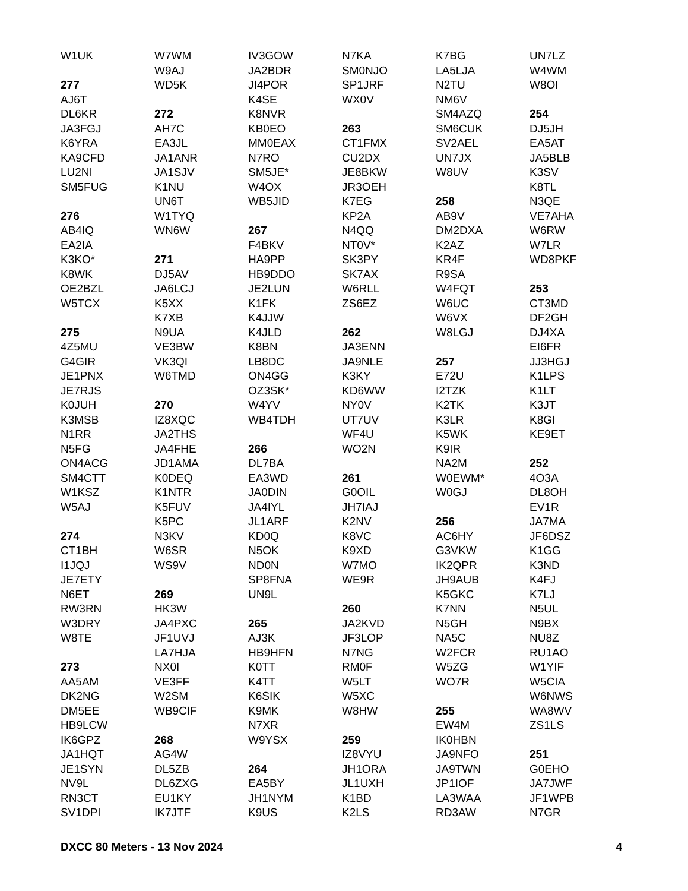W1UK 277 AJ6T DL6KR JA3FGJ K6YRA KA9CFD LU2NI SM5FUG 276 AB4IQ EA2IA K3KO* K8WK OE2BZL W5TCX 275 4Z5MU G4GIR JE1PNX JE7RJS K0JUH K3MSB N1RR N5FG ON4ACG SM4CTT W1KSZ W5AJ 274 CT1BH I1JQJ JE7ETY N6ET RW3RN W3DRY W8TE 273 AA5AM DK2NG DM5EE HB9LCW IK6GPZ JA1HQT JE1SYN NV9L RN3CT SV1DPI
W7WM W9AJ WD5K 272 AH7C EA3JL JA1ANR JA1SJV K1NU UN6T W1TYQ WN6W 271 DJ5AV JA6LCJ K5XX K7XB N9UA VE3BW VK3QI W6TMD 270 IZ8XQC JA2THS JA4FHE JD1AMA K0DEQ K1NTR K5FUV K5PC N3KV W6SR WS9V 269 HK3W JA4PXC JF1UVJ LA7HJA NX0I VE3FF W2SM WB9CIF 268 AG4W DL5ZB DL6ZXG EU1KY IK7JTF
IV3GOW JA2BDR JI4POR K4SE K8NVR KB0EO MM0EAX N7RO SM5JE* W4OX WB5JID 267 F4BKV HA9PP HB9DDO JE2LUN K1FK K4JJW K4JLD K8BN LB8DC ON4GG OZ3SK* W4YV WB4TDH 266 DL7BA EA3WD JA0DIN JA4IYL JL1ARF KD0Q N5OK ND0N SP8FNA UN9L 265 AJ3K HB9HFN K0TT K4TT K6SIK K9MK N7XR W9YSX 264 EA5BY JH1NYM K9US
N7KA SM0NJO SP1JRF WX0V 263 CT1FMX CU2DX JE8BKW JR3OEH K7EG KP2A N4QQ NT0V* SK3PY SK7AX W6RLL ZS6EZ 262 JA3ENN JA9NLE K3KY KD6WW NY0V UT7UV WF4U WO2N 261 G0OIL JH7IAJ K2NV K8VC K9XD W7MO WE9R 260 JA2KVD JF3LOP N7NG RM0F W5LT W5XC W8HW 259 IZ8VYU JH1ORA JL1UXH K1BD K2LS
K7BG LA5LJA N2TU NM6V SM4AZQ SM6CUK SV2AEL UN7JX W8UV 258 AB9V DM2DXA K2AZ KR4F R9SA W4FQT W6UC W6VX W8LGJ 257 E72U I2TZK K2TK K3LR K5WK K9IR NA2M W0EWM* W0GJ 256 AC6HY G3VKW IK2QPR JH9AUB K5GKC K7NN N5GH NA5C W2FCR W5ZG WO7R 255 EW4M IK0HBN JA9NFO JA9TWN JP1IOF LA3WAA RD3AW
UN7LZ W4WM W8OI 254 DJ5JH EA5AT JA5BLB K3SV K8TL N3QE VE7AHA W6RW W7LR WD8PKF 253 CT3MD DF2GH DJ4XA EI6FR JJ3HGJ K1LPS K1LT K3JT K8GI KE9ET 252 4O3A DL8OH EV1R JA7MA JF6DSZ K1GG K3ND K4FJ K7LJ N5UL N9BX NU8Z RU1AO W1YIF W5CIA W6NWS WA8WV ZS1LS 251 G0EHO JA7JWF JF1WPB N7GR
DXCC 80 Meters - 13 Nov 2024 4